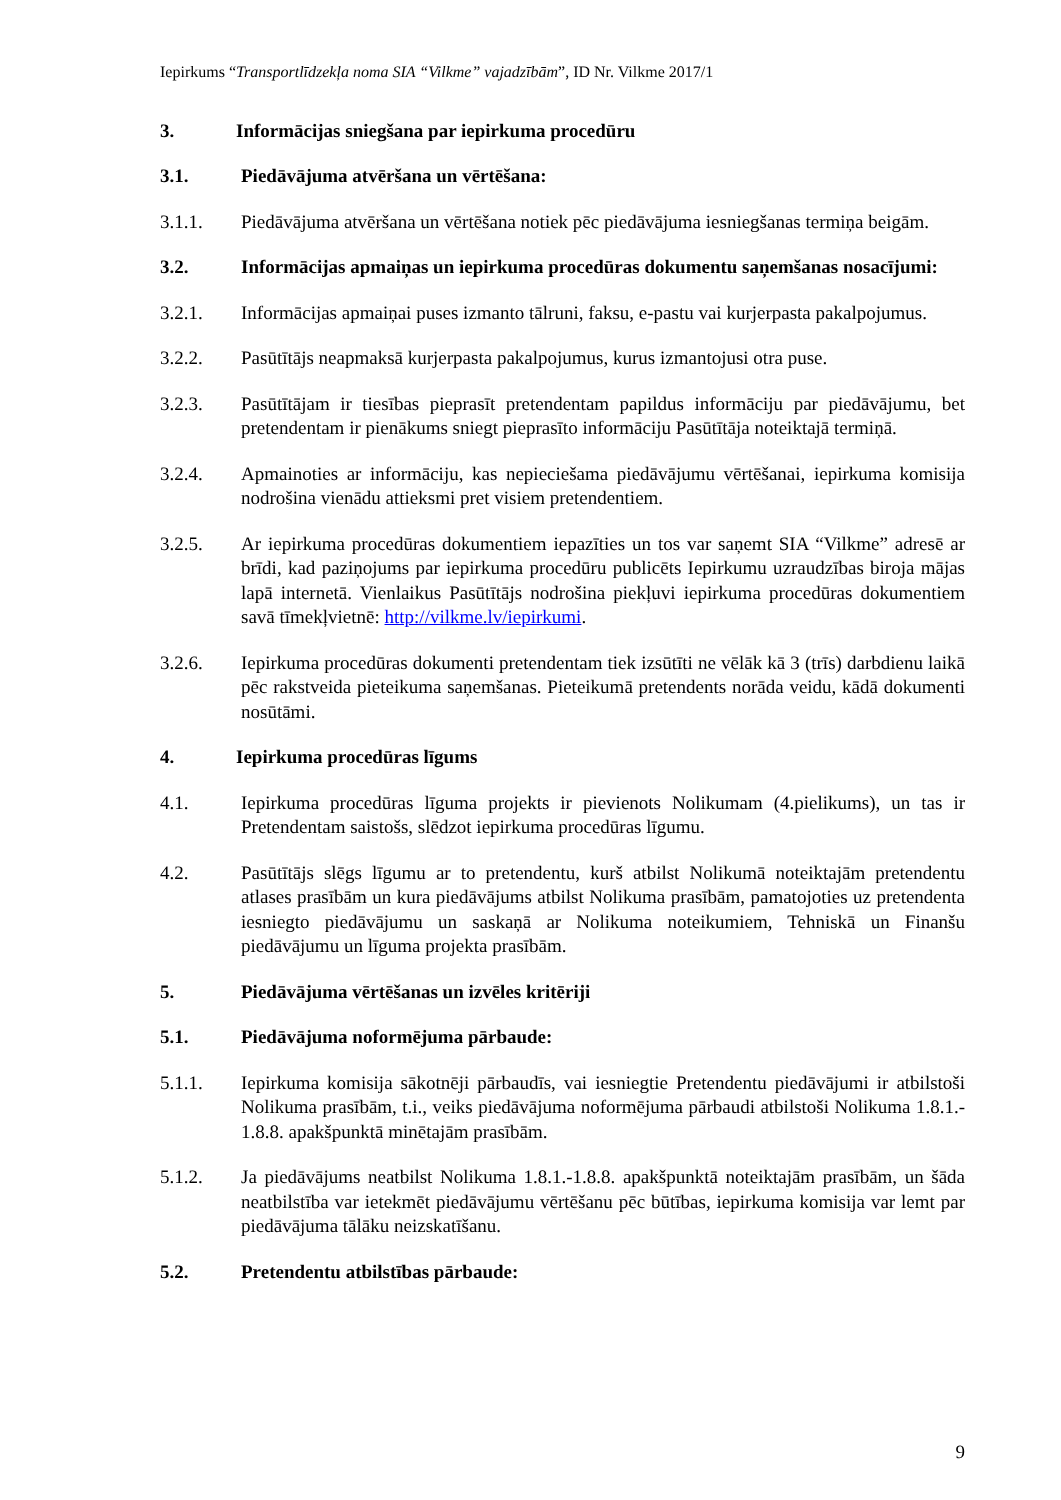Iepirkums “Transportlīdzekļa noma SIA “Vilkme” vajadzībām”, ID Nr. Vilkme 2017/1
3. Informācijas sniegšana par iepirkuma procedūru
3.1. Piedāvājuma atvēršana un vērtēšana:
3.1.1. Piedāvājuma atvēršana un vērtēšana notiek pēc piedāvājuma iesniegšanas termiņa beigām.
3.2. Informācijas apmaiņas un iepirkuma procedūras dokumentu saņemšanas nosacījumi:
3.2.1. Informācijas apmaiņai puses izmanto tālruni, faksu, e-pastu vai kurjerpasta pakalpojumus.
3.2.2. Pasūtītājs neapmaksā kurjerpasta pakalpojumus, kurus izmantojusi otra puse.
3.2.3. Pasūtītājam ir tiesības pieprasīt pretendentam papildus informāciju par piedāvājumu, bet pretendentam ir pienākums sniegt pieprasīto informāciju Pasūtītāja noteiktajā termiņā.
3.2.4. Apmainoties ar informāciju, kas nepieciešama piedāvājumu vērtēšanai, iepirkuma komisija nodrošina vienādu attieksmi pret visiem pretendentiem.
3.2.5. Ar iepirkuma procedūras dokumentiem iepazīties un tos var saņemt SIA “Vilkme” adresē ar brīdi, kad paziņojums par iepirkuma procedūru publicēts Iepirkumu uzraudzības biroja mājas lapā internetā. Vienlaikus Pasūtītājs nodrošina piekļuvi iepirkuma procedūras dokumentiem savā tīmekļvietnē: http://vilkme.lv/iepirkumi.
3.2.6. Iepirkuma procedūras dokumenti pretendentam tiek izsūtīti ne vēlāk kā 3 (trīs) darbdienu laikā pēc rakstveida pieteikuma saņemšanas. Pieteikumā pretendents norāda veidu, kādā dokumenti nosūtāmi.
4. Iepirkuma procedūras līgums
4.1. Iepirkuma procedūras līguma projekts ir pievienots Nolikumam (4.pielikums), un tas ir Pretendentam saistošs, slēdzot iepirkuma procedūras līgumu.
4.2. Pasūtītājs slēgs līgumu ar to pretendentu, kurš atbilst Nolikumā noteiktajām pretendentu atlases prasībām un kura piedāvājums atbilst Nolikuma prasībām, pamatojoties uz pretendenta iesniegto piedāvājumu un saskaņā ar Nolikuma noteikumiem, Tehniskā un Finanšu piedāvājumu un līguma projekta prasībām.
5. Piedāvājuma vērtēšanas un izvēles kritēriji
5.1. Piedāvājuma noformējuma pārbaude:
5.1.1. Iepirkuma komisija sākotnēji pārbaudīs, vai iesniegtie Pretendentu piedāvājumi ir atbilstoši Nolikuma prasībām, t.i., veiks piedāvājuma noformējuma pārbaudi atbilstoši Nolikuma 1.8.1.- 1.8.8. apakšpunktā minētajām prasībām.
5.1.2. Ja piedāvājums neatbilst Nolikuma 1.8.1.-1.8.8. apakšpunktā noteiktajām prasībām, un šāda neatbilstība var ietekmēt piedāvājumu vērtēšanu pēc būtības, iepirkuma komisija var lemt par piedāvājuma tālāku neizskatīšanu.
5.2. Pretendentu atbilstības pārbaude:
9